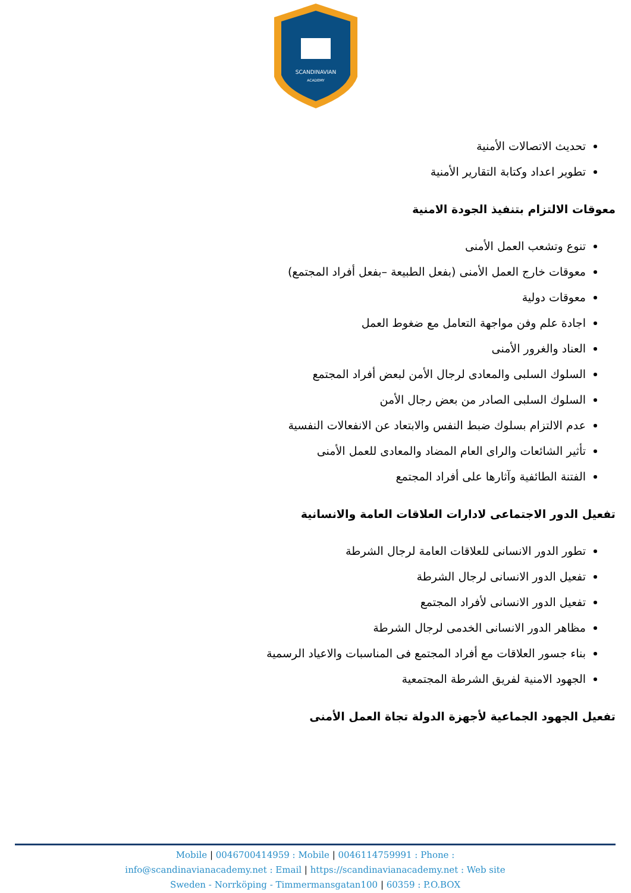SCANDINAVIAN
ACADEMY
تحديث الاتصالات الأمنية
تطوير اعداد وكتابة التقارير الأمنية
معوقات الالتزام بتنفيذ الجودة الامنية
تنوع وتشعب العمل الأمنى
معوقات خارج العمل الأمنى (بفعل الطبيعة –بفعل أفراد المجتمع)
معوقات دولية
اجادة علم وفن مواجهة التعامل مع ضغوط العمل
العناد والغرور الأمنى
السلوك السلبى والمعادى لرجال الأمن لبعض أفراد المجتمع
السلوك السلبى الصادر من بعض رجال الأمن
عدم الالتزام بسلوك ضبط النفس والابتعاد عن الانفعالات النفسية
تأثير الشائعات والراى العام المضاد والمعادى للعمل الأمنى
الفتنة الطائفية وآثارها على أفراد المجتمع
تفعيل الدور الاجتماعى لادارات العلاقات العامة والانسانية
تطور الدور الانسانى للعلاقات العامة لرجال الشرطة
تفعيل الدور الانسانى لرجال الشرطة
تفعيل الدور الانسانى لأفراد المجتمع
مظاهر الدور الانسانى الخدمى لرجال الشرطة
بناء جسور العلاقات مع أفراد المجتمع فى المناسبات والاعياد الرسمية
الجهود الامنية لفريق الشرطة المجتمعية
تفعيل الجهود الجماعية لأجهزة الدولة تجاة العمل الأمنى
Mobile | 0046700414959 : Mobile | 0046114759991 : Phone :
info@scandinavianacademy.net : Email | https://scandinavianacademy.net : Web site
Sweden - Norrköping - Timmermansgatan100 | 60359 : P.O.BOX